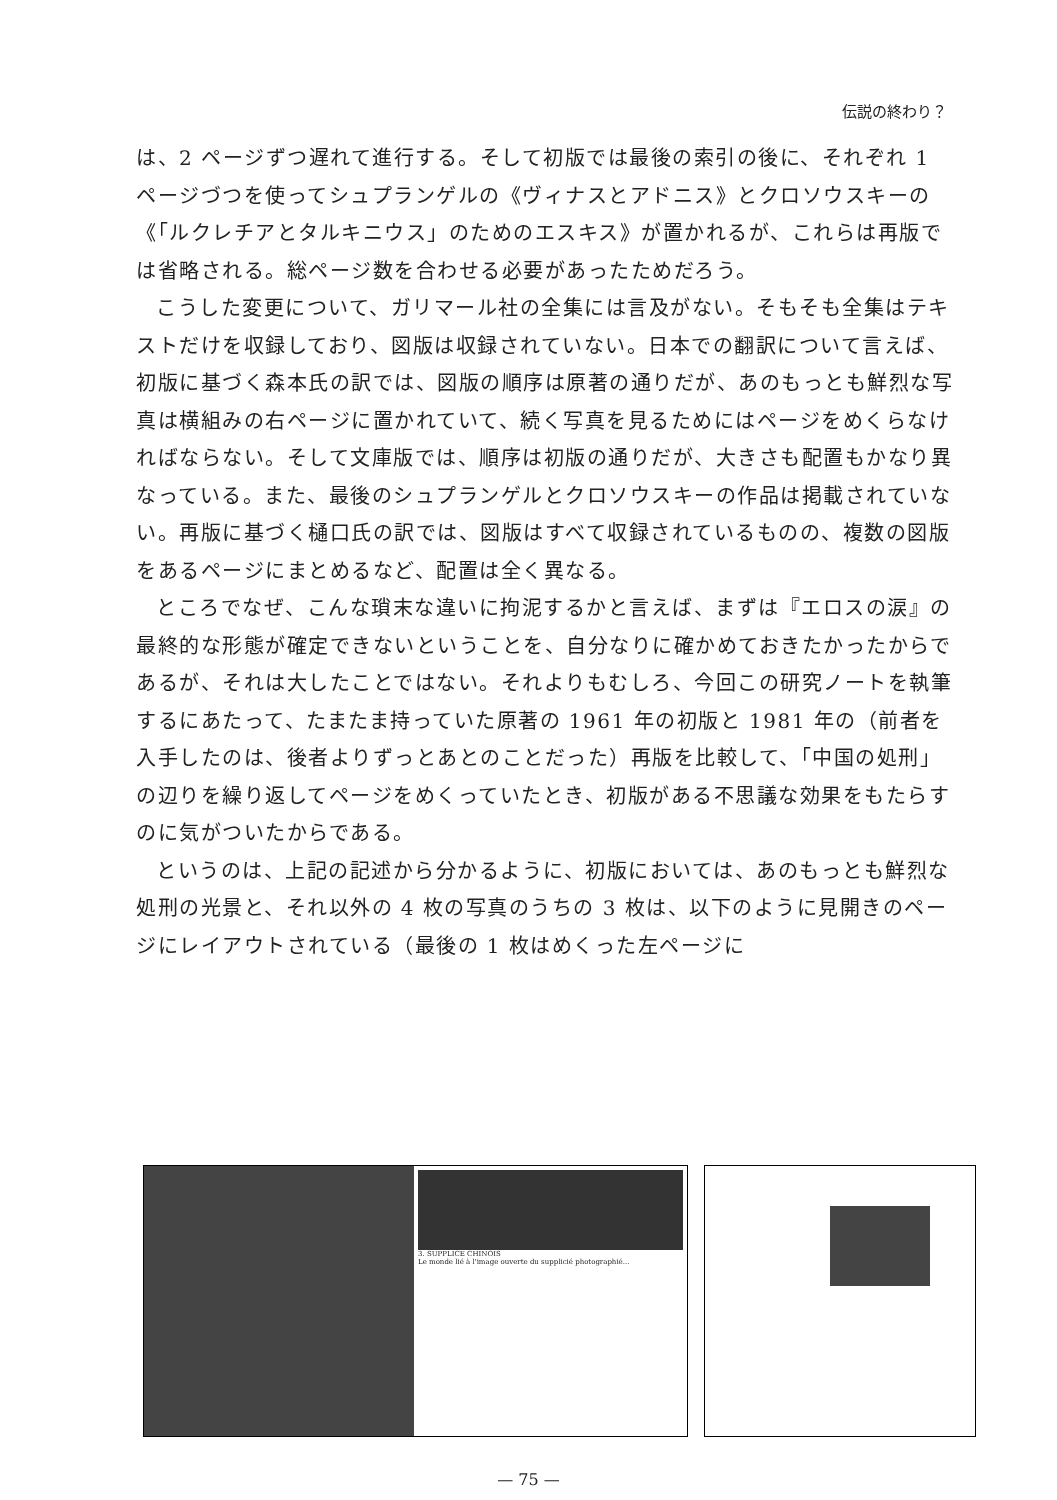伝説の終わり？
は、2 ページずつ遅れて進行する。そして初版では最後の索引の後に、それぞれ 1 ページづつを使ってシュプランゲルの《ヴィナスとアドニス》とクロソウスキーの《「ルクレチアとタルキニウス」のためのエスキス》が置かれるが、これらは再版では省略される。総ページ数を合わせる必要があったためだろう。
こうした変更について、ガリマール社の全集には言及がない。そもそも全集はテキストだけを収録しており、図版は収録されていない。日本での翻訳について言えば、初版に基づく森本氏の訳では、図版の順序は原著の通りだが、あのもっとも鮮烈な写真は横組みの右ページに置かれていて、続く写真を見るためにはページをめくらなければならない。そして文庫版では、順序は初版の通りだが、大きさも配置もかなり異なっている。また、最後のシュプランゲルとクロソウスキーの作品は掲載されていない。再版に基づく樋口氏の訳では、図版はすべて収録されているものの、複数の図版をあるページにまとめるなど、配置は全く異なる。
ところでなぜ、こんな瑣末な違いに拘泥するかと言えば、まずは『エロスの涙』の最終的な形態が確定できないということを、自分なりに確かめておきたかったからであるが、それは大したことではない。それよりもむしろ、今回この研究ノートを執筆するにあたって、たまたま持っていた原著の 1961 年の初版と 1981 年の（前者を入手したのは、後者よりずっとあとのことだった）再版を比較して、「中国の処刑」の辺りを繰り返してページをめくっていたとき、初版がある不思議な効果をもたらすのに気がついたからである。
というのは、上記の記述から分かるように、初版においては、あのもっとも鮮烈な処刑の光景と、それ以外の 4 枚の写真のうちの 3 枚は、以下のように見開きのページにレイアウトされている（最後の 1 枚はめくった左ページに
3. SUPPLICE CHINOIS
Le monde lié à l'image ouverte du supplicié photographié...
— 75 —